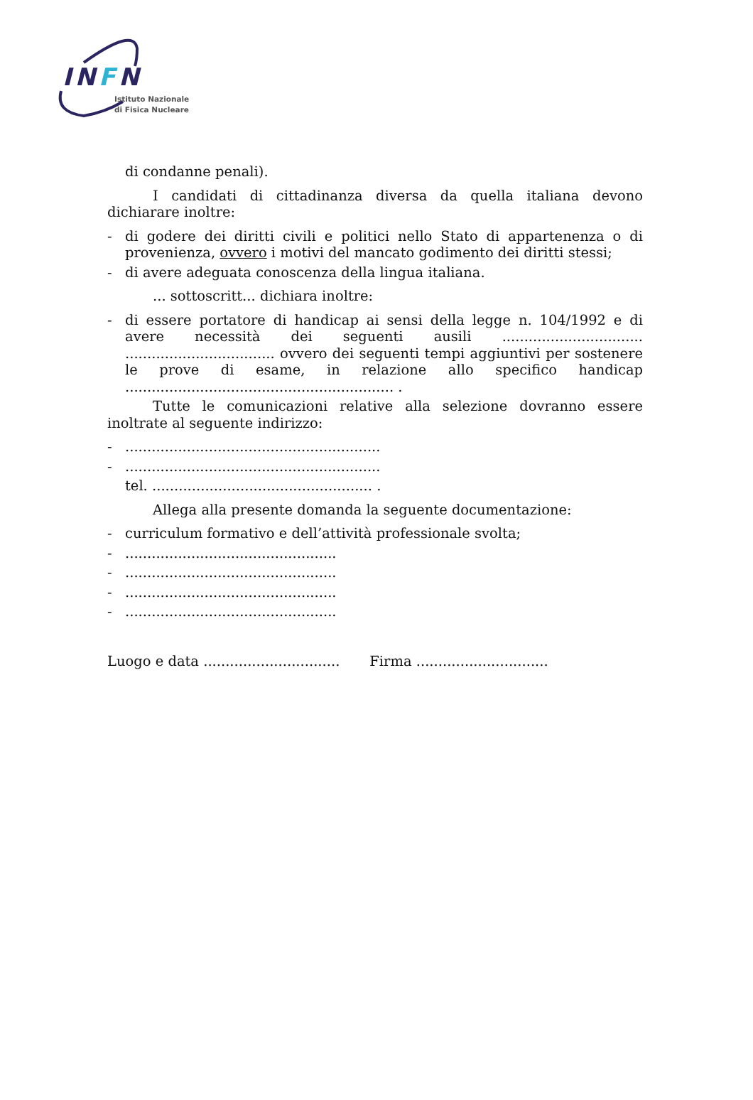INFN
Istituto Nazionale
di Fisica Nucleare
di condanne penali).
I candidati di cittadinanza diversa da quella italiana devono dichiarare inoltre:
- di godere dei diritti civili e politici nello Stato di appartenenza o di provenienza, ovvero i motivi del mancato godimento dei diritti stessi;
- di avere adeguata conoscenza della lingua italiana.
... sottoscritt... dichiara inoltre:
- di essere portatore di handicap ai sensi della legge n. 104/1992 e di avere necessità dei seguenti ausili ................................ .................................. ovvero dei seguenti tempi aggiuntivi per sostenere le prove di esame, in relazione allo specifico handicap ............................................................. .
Tutte le comunicazioni relative alla selezione dovranno essere inoltrate al seguente indirizzo:
-..........................................................
-..........................................................
tel. .................................................. .
Allega alla presente domanda la seguente documentazione:
- curriculum formativo e dell’attività professionale svolta;
-................................................
-................................................
-................................................
-................................................
Luogo e data ............................... Firma ..............................